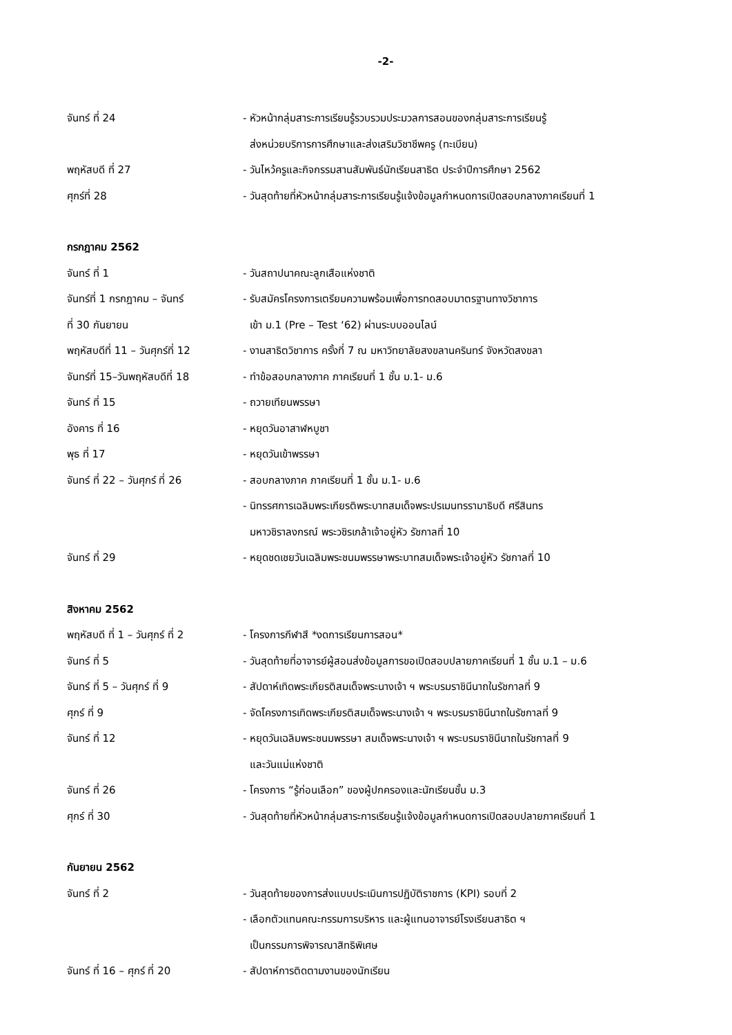-2-
จันทร์ ที่ 24 - หัวหน้ากลุ่มสาระการเรียนรู้รวบรวมประมวลการสอนของกลุ่มสาระการเรียนรู้
ส่งหน่วยบริการการศึกษาและส่งเสริมวิชาชีพครู (ทะเบียน)
พฤหัสบดี ที่ 27 - วันไหว้ครูและกิจกรรมสานสัมพันธ์นักเรียนสาธิต ประจำปีการศึกษา 2562
ศุกร์ที่ 28 - วันสุดท้ายที่หัวหน้ากลุ่มสาระการเรียนรู้แจ้งข้อมูลกำหนดการเปิดสอบกลางภาคเรียนที่ 1
กรกฎาคม 2562
จันทร์ ที่ 1 - วันสถาปนาคณะลูกเสือแห่งชาติ
จันทร์ที่ 1 กรกฎาคม – จันทร์
ที่ 30 กันยายน
- รับสมัครโครงการเตรียมความพร้อมเพื่อการทดสอบมาตรฐานทางวิชาการ
เข้า ม.1 (Pre – Test ‘62) ผ่านระบบออนไลน์
พฤหัสบดีที่ 11 – วันศุกร์ที่ 12
- งานสาธิตวิชาการ ครั้งที่ 7 ณ มหาวิทยาลัยสงขลานครินทร์ จังหวัดสงขลา
จันทร์ที่ 15–วันพฤหัสบดีที่ 18
- ทำข้อสอบกลางภาค ภาคเรียนที่ 1 ชั้น ม.1- ม.6
จันทร์ ที่ 15 - ถวายเทียนพรรษา
อังคาร ที่ 16 - หยุดวันอาสาฬหบูชา
พุธ ที่ 17 - หยุดวันเข้าพรรษา
จันทร์ ที่ 22 – วันศุกร์ ที่ 26
- สอบกลางภาค ภาคเรียนที่ 1 ชั้น ม.1- ม.6
- นิทรรศการเฉลิมพระเกียรติพระบาทสมเด็จพระปรเมนทรรามาธิบดี ศรีสินทร
มหาวชิราลงกรณ์ พระวชิรเกล้าเจ้าอยู่หัว รัชกาลที่ 10
จันทร์ ที่ 29 - หยุดชดเชยวันเฉลิมพระชนมพรรษาพระบาทสมเด็จพระเจ้าอยู่หัว รัชกาลที่ 10
สิงหาคม 2562
พฤหัสบดี ที่ 1 – วันศุกร์ ที่ 2
- โครงการกีฬาสี *งดการเรียนการสอน*
จันทร์ ที่ 5 - วันสุดท้ายที่อาจารย์ผู้สอนส่งข้อมูลการขอเปิดสอบปลายภาคเรียนที่ 1 ชั้น ม.1 – ม.6
จันทร์ ที่ 5 – วันศุกร์ ที่ 9
- สัปดาห์เทิดพระเกียรติสมเด็จพระนางเจ้า ฯ พระบรมราชินีนาถในรัชกาลที่ 9
ศุกร์ ที่ 9 - จัดโครงการเทิดพระเกียรติสมเด็จพระนางเจ้า ฯ พระบรมราชินีนาถในรัชกาลที่ 9
จันทร์ ที่ 12 - หยุดวันเฉลิมพระชนมพรรษา สมเด็จพระนางเจ้า ฯ พระบรมราชินีนาถในรัชกาลที่ 9
และวันแม่แห่งชาติ
จันทร์ ที่ 26 - โครงการ “รู้ก่อนเลือก” ของผู้ปกครองและนักเรียนชั้น ม.3
ศุกร์ ที่ 30 - วันสุดท้ายที่หัวหน้ากลุ่มสาระการเรียนรู้แจ้งข้อมูลกำหนดการเปิดสอบปลายภาคเรียนที่ 1
กันยายน 2562
จันทร์ ที่ 2 - วันสุดท้ายของการส่งแบบประเมินการปฏิบัติราชการ (KPI) รอบที่ 2
- เลือกตัวแทนคณะกรรมการบริหาร และผู้แทนอาจารย์โรงเรียนสาธิต ฯ
เป็นกรรมการพิจารณาสิทธิพิเศษ
จันทร์ ที่ 16 – ศุกร์ ที่ 20 - สัปดาห์การติดตามงานของนักเรียน